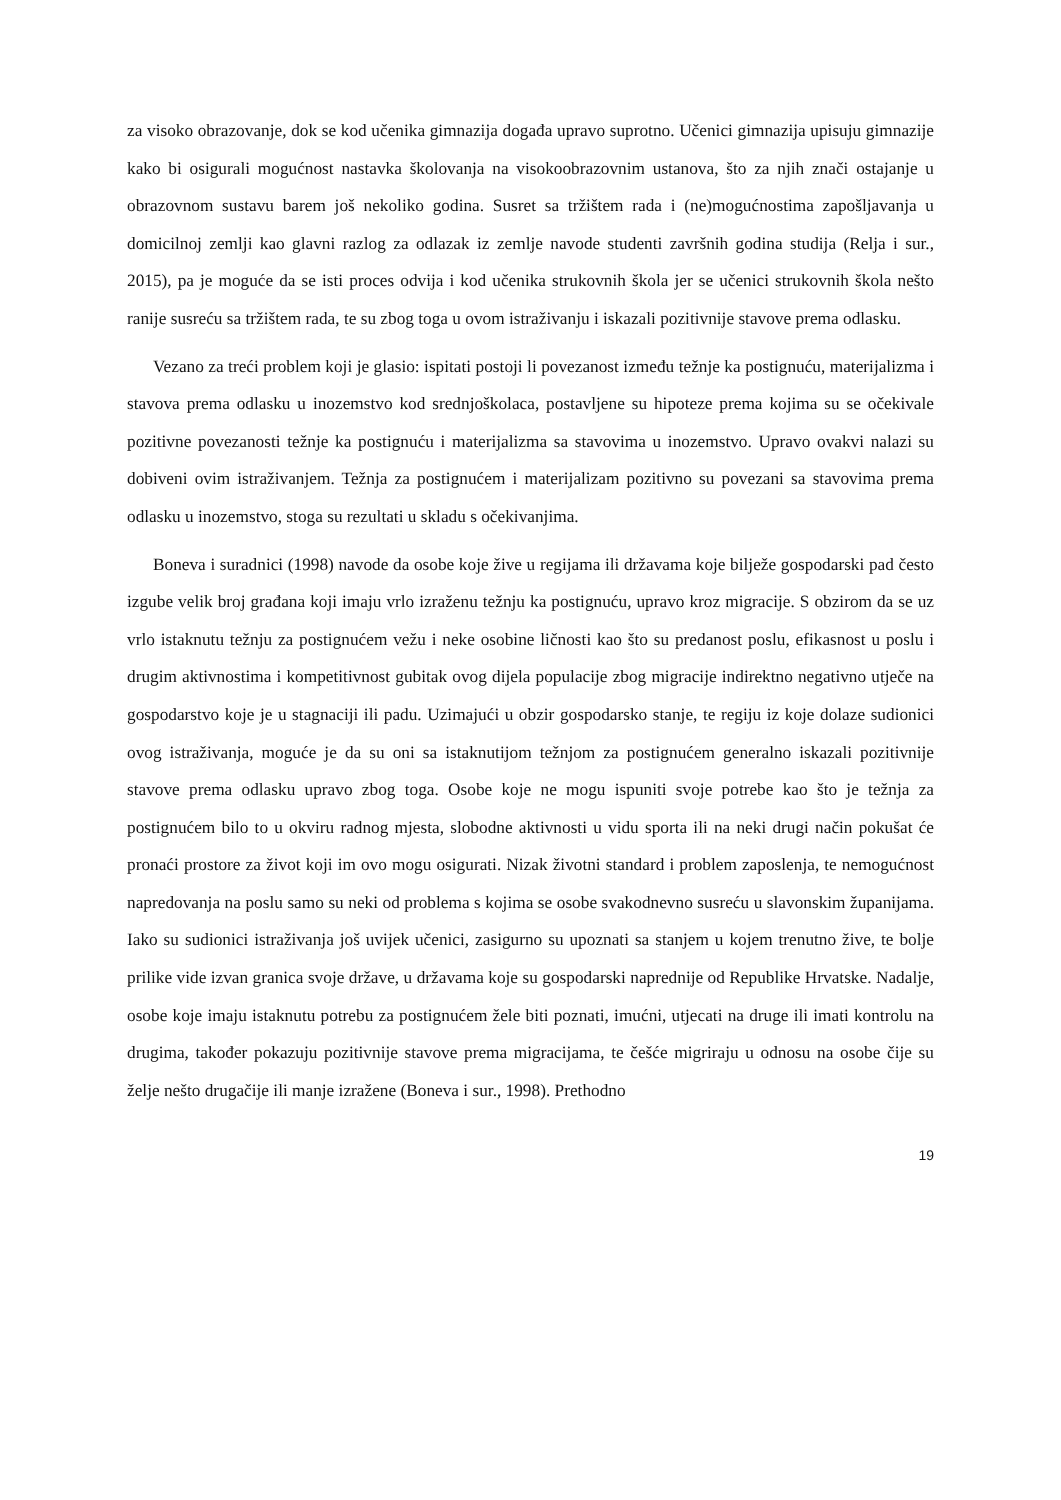za visoko obrazovanje, dok se kod učenika gimnazija događa upravo suprotno. Učenici gimnazija upisuju gimnazije kako bi osigurali mogućnost nastavka školovanja na visokoobrazovnim ustanova, što za njih znači ostajanje u obrazovnom sustavu barem još nekoliko godina. Susret sa tržištem rada i (ne)mogućnostima zapošljavanja u domicilnoj zemlji kao glavni razlog za odlazak iz zemlje navode studenti završnih godina studija (Relja i sur., 2015), pa je moguće da se isti proces odvija i kod učenika strukovnih škola jer se učenici strukovnih škola nešto ranije susreću sa tržištem rada, te su zbog toga u ovom istraživanju i iskazali pozitivnije stavove prema odlasku.
Vezano za treći problem koji je glasio: ispitati postoji li povezanost između težnje ka postignuću, materijalizma i stavova prema odlasku u inozemstvo kod srednjoškolaca, postavljene su hipoteze prema kojima su se očekivale pozitivne povezanosti težnje ka postignuću i materijalizma sa stavovima u inozemstvo. Upravo ovakvi nalazi su dobiveni ovim istraživanjem. Težnja za postignućem i materijalizam pozitivno su povezani sa stavovima prema odlasku u inozemstvo, stoga su rezultati u skladu s očekivanjima.
Boneva i suradnici (1998) navode da osobe koje žive u regijama ili državama koje bilježe gospodarski pad često izgube velik broj građana koji imaju vrlo izraženu težnju ka postignuću, upravo kroz migracije. S obzirom da se uz vrlo istaknutu težnju za postignućem vežu i neke osobine ličnosti kao što su predanost poslu, efikasnost u poslu i drugim aktivnostima i kompetitivnost gubitak ovog dijela populacije zbog migracije indirektno negativno utječe na gospodarstvo koje je u stagnaciji ili padu. Uzimajući u obzir gospodarsko stanje, te regiju iz koje dolaze sudionici ovog istraživanja, moguće je da su oni sa istaknutijom težnjom za postignućem generalno iskazali pozitivnije stavove prema odlasku upravo zbog toga. Osobe koje ne mogu ispuniti svoje potrebe kao što je težnja za postignućem bilo to u okviru radnog mjesta, slobodne aktivnosti u vidu sporta ili na neki drugi način pokušat će pronaći prostore za život koji im ovo mogu osigurati. Nizak životni standard i problem zaposlenja, te nemogućnost napredovanja na poslu samo su neki od problema s kojima se osobe svakodnevno susreću u slavonskim županijama. Iako su sudionici istraživanja još uvijek učenici, zasigurno su upoznati sa stanjem u kojem trenutno žive, te bolje prilike vide izvan granica svoje države, u državama koje su gospodarski naprednije od Republike Hrvatske. Nadalje, osobe koje imaju istaknutu potrebu za postignućem žele biti poznati, imućni, utjecati na druge ili imati kontrolu na drugima, također pokazuju pozitivnije stavove prema migracijama, te češće migriraju u odnosu na osobe čije su želje nešto drugačije ili manje izražene (Boneva i sur., 1998). Prethodno
19